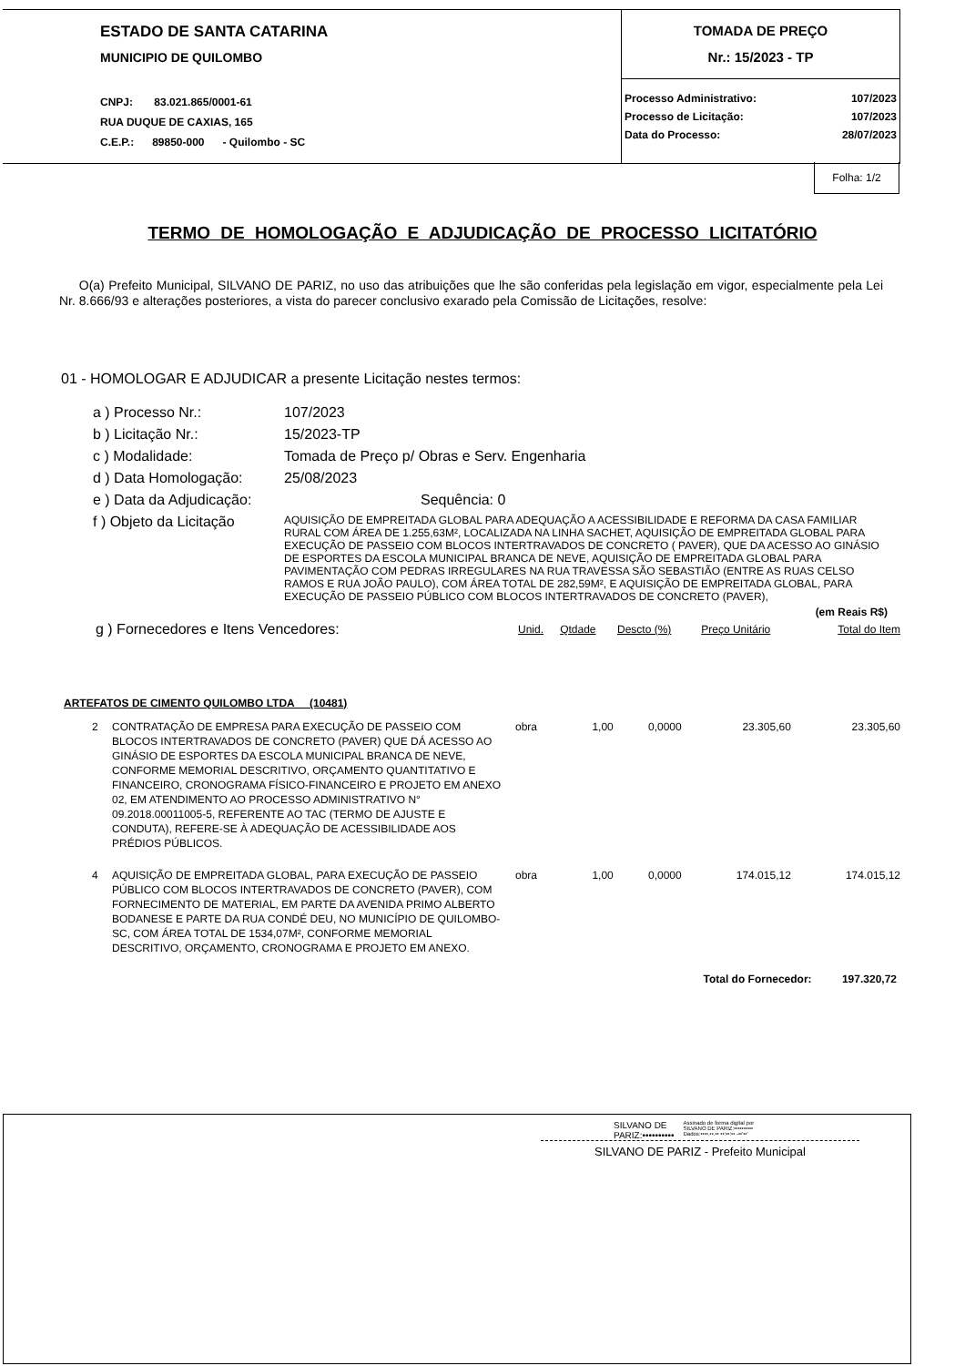ESTADO DE SANTA CATARINA
MUNICIPIO DE QUILOMBO
CNPJ: 83.021.865/0001-61
RUA DUQUE DE CAXIAS, 165
C.E.P.: 89850-000 - Quilombo - SC
TOMADA DE PREÇO
Nr.: 15/2023 - TP
| Processo Administrativo: | 107/2023 |
| Processo de Licitação: | 107/2023 |
| Data do Processo: | 28/07/2023 |
Folha: 1/2
TERMO DE HOMOLOGAÇÃO E ADJUDICAÇÃO DE PROCESSO LICITATÓRIO
O(a) Prefeito Municipal, SILVANO DE PARIZ, no uso das atribuições que lhe são conferidas pela legislação em vigor, especialmente pela Lei Nr. 8.666/93 e alterações posteriores, a vista do parecer conclusivo exarado pela Comissão de Licitações, resolve:
01 - HOMOLOGAR E ADJUDICAR a presente Licitação nestes termos:
| a ) Processo Nr.: | 107/2023 |
| b ) Licitação Nr.: | 15/2023-TP |
| c ) Modalidade: | Tomada de Preço p/ Obras e Serv. Engenharia |
| d ) Data Homologação: | 25/08/2023 |
| e ) Data da Adjudicação: | Sequência: 0 |
| f ) Objeto da Licitação | AQUISIÇÃO DE EMPREITADA GLOBAL PARA ADEQUAÇÃO A ACESSIBILIDADE E REFORMA DA CASA FAMILIAR RURAL COM ÁREA DE 1.255,63M², LOCALIZADA NA LINHA SACHET, AQUISIÇÃO DE EMPREITADA GLOBAL PARA EXECUÇÃO DE PASSEIO COM BLOCOS INTERTRAVADOS DE CONCRETO ( PAVER), QUE DA ACESSO AO GINÁSIO DE ESPORTES DA ESCOLA MUNICIPAL BRANCA DE NEVE, AQUISIÇÃO DE EMPREITADA GLOBAL PARA PAVIMENTAÇÃO COM PEDRAS IRREGULARES NA RUA TRAVESSA SÃO SEBASTIÃO (ENTRE AS RUAS CELSO RAMOS E RUA JOÃO PAULO), COM ÁREA TOTAL DE 282,59M², E AQUISIÇÃO DE EMPREITADA GLOBAL, PARA EXECUÇÃO DE PASSEIO PÚBLICO COM BLOCOS INTERTRAVADOS DE CONCRETO (PAVER), |
(em Reais R$)
| g ) Fornecedores e Itens Vencedores: | Unid. | Qtdade | Descto (%) | Preço Unitário | Total do Item |
ARTEFATOS DE CIMENTO QUILOMBO LTDA (10481)
| 2 | CONTRATAÇÃO DE EMPRESA PARA EXECUÇÃO DE PASSEIO COM BLOCOS INTERTRAVADOS DE CONCRETO (PAVER) QUE DÁ ACESSO AO GINÁSIO DE ESPORTES DA ESCOLA MUNICIPAL BRANCA DE NEVE, CONFORME MEMORIAL DESCRITIVO, ORÇAMENTO QUANTITATIVO E FINANCEIRO, CRONOGRAMA FÍSICO-FINANCEIRO E PROJETO EM ANEXO 02, EM ATENDIMENTO AO PROCESSO ADMINISTRATIVO N° 09.2018.00011005-5, REFERENTE AO TAC (TERMO DE AJUSTE E CONDUTA), REFERE-SE À ADEQUAÇÃO DE ACESSIBILIDADE AOS PRÉDIOS PÚBLICOS. | obra | 1,00 | 0,0000 | 23.305,60 | 23.305,60 |
| 4 | AQUISIÇÃO DE EMPREITADA GLOBAL, PARA EXECUÇÃO DE PASSEIO PÚBLICO COM BLOCOS INTERTRAVADOS DE CONCRETO (PAVER), COM FORNECIMENTO DE MATERIAL, EM PARTE DA AVENIDA PRIMO ALBERTO BODANESE E PARTE DA RUA CONDÉ DEU, NO MUNICÍPIO DE QUILOMBO-SC, COM ÁREA TOTAL DE 1534,07M², CONFORME MEMORIAL DESCRITIVO, ORÇAMENTO, CRONOGRAMA E PROJETO EM ANEXO. | obra | 1,00 | 0,0000 | 174.015,12 | 174.015,12 |
Total do Fornecedor: 197.320,72
SILVANO DE
PARIZ:••••••••••
Assinado de forma digital por
SILVANO DE PARIZ:••••••••••
Dados:••••.••.•• ••:••:•• -••'••'
SILVANO DE PARIZ - Prefeito Municipal